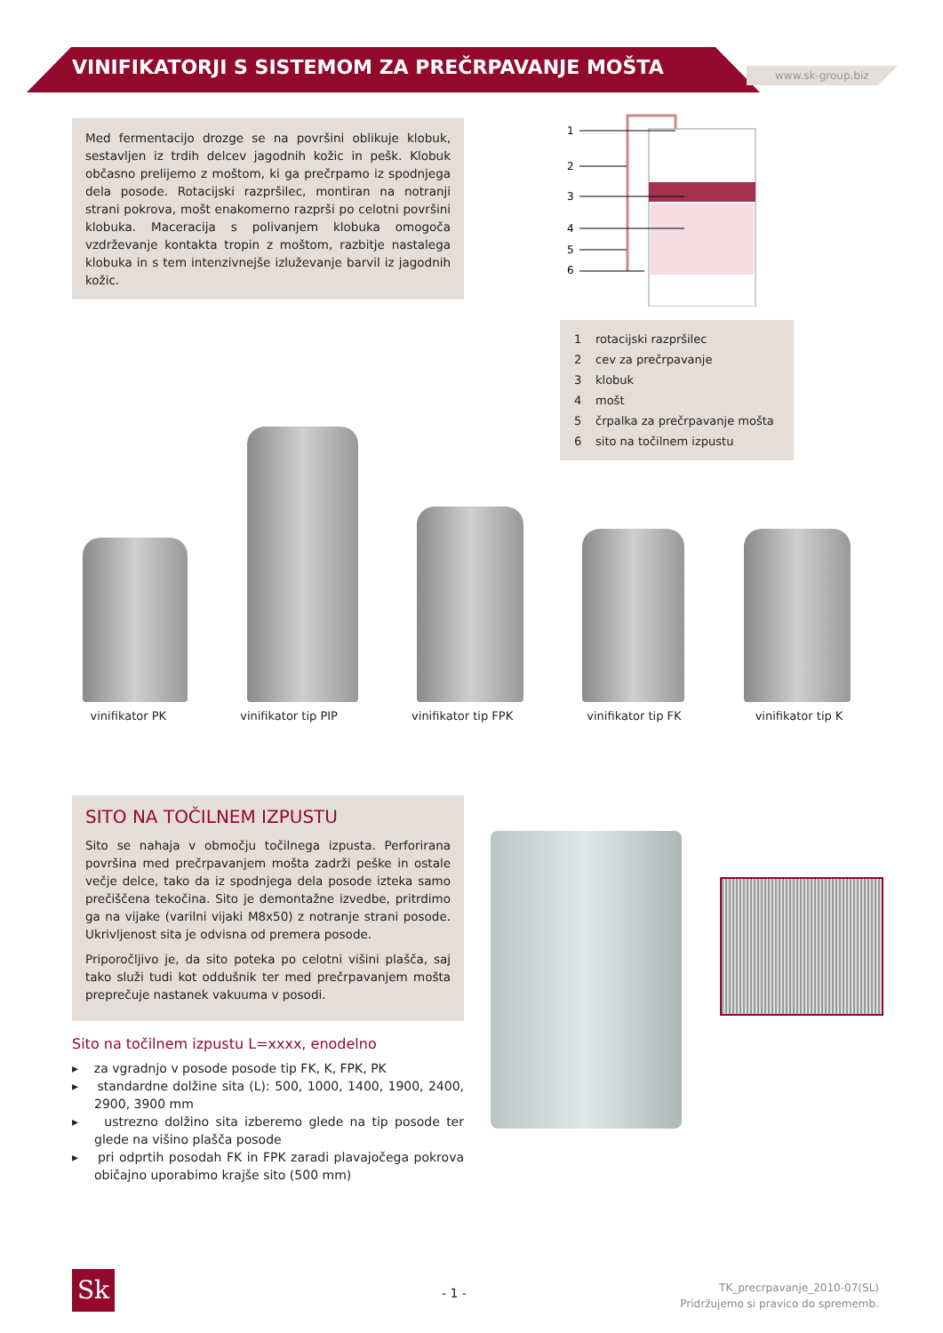VINIFIKATORJI S SISTEMOM ZA PREČRPAVANJE MOŠTA
www.sk-group.biz
Med fermentacijo drozge se na površini oblikuje klobuk, sestavljen iz trdih delcev jagodnih kožic in pešk. Klobuk občasno prelijemo z moštom, ki ga prečrpamo iz spodnjega dela posode. Rotacijski razpršilec, montiran na notranji strani pokrova, mošt enakomerno razprši po celotni površini klobuka. Maceracija s polivanjem klobuka omogoča vzdrževanje kontakta tropin z moštom, razbitje nastalega klobuka in s tem intenzivnejše izluževanje barvil iz jagodnih kožic.
1
2
3
4
5
6
1 rotacijski razpršilec
2 cev za prečrpavanje
3 klobuk
4 mošt
5 črpalka za prečrpavanje mošta
6 sito na točilnem izpustu
vinifikator PK vinifikator tip PIP vinifikator tip FPK vinifikator tip FK vinifikator tip K
SITO NA TOČILNEM IZPUSTU
Sito se nahaja v območju točilnega izpusta. Perforirana površina med prečrpavanjem mošta zadrži peške in ostale večje delce, tako da iz spodnjega dela posode izteka samo prečiščena tekočina. Sito je demontažne izvedbe, pritrdimo ga na vijake (varilni vijaki M8x50) z notranje strani posode. Ukrivljenost sita je odvisna od premera posode.
Priporočljivo je, da sito poteka po celotni višini plašča, saj tako služi tudi kot oddušnik ter med prečrpavanjem mošta preprečuje nastanek vakuuma v posodi.
Sito na točilnem izpustu L=xxxx, enodelno
▸ za vgradnjo v posode posode tip FK, K, FPK, PK
▸ standardne dolžine sita (L): 500, 1000, 1400, 1900, 2400, 2900, 3900 mm
▸ ustrezno dolžino sita izberemo glede na tip posode ter glede na višino plašča posode
▸ pri odprtih posodah FK in FPK zaradi plavajočega pokrova običajno uporabimo krajše sito (500 mm)
Sk - 1 -
TK_precrpavanje_2010-07(SL)
Pridržujemo si pravico do sprememb.